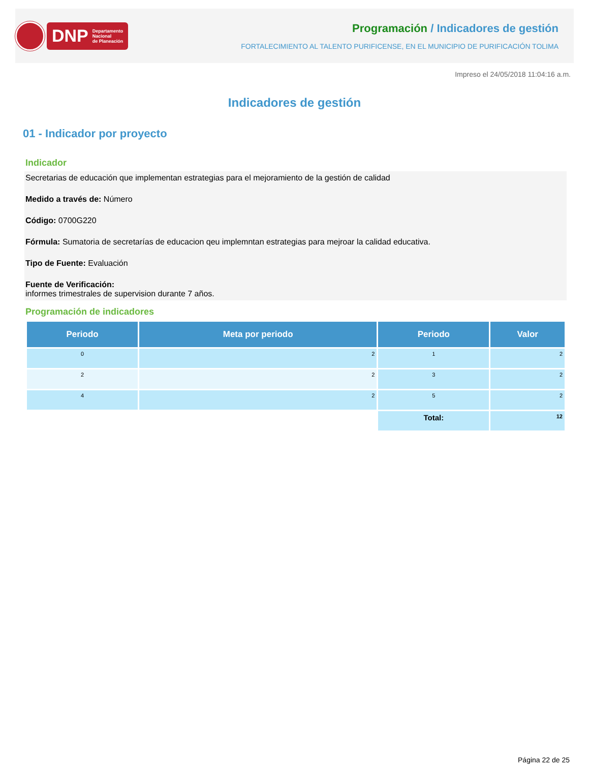DNP Departamento
Nacional
de Planeación
Programación / Indicadores de gestión
FORTALECIMIENTO AL TALENTO PURIFICENSE, EN EL MUNICIPIO DE PURIFICACIÓN TOLIMA
Impreso el 24/05/2018 11:04:16 a.m.
Indicadores de gestión
01 - Indicador por proyecto
Indicador
Secretarias de educación que implementan estrategias para el mejoramiento de la gestión de calidad
Medido a través de: Número
Código: 0700G220
Fórmula: Sumatoria de secretarías de educacion qeu implemntan estrategias para mejroar la calidad educativa.
Tipo de Fuente: Evaluación
Fuente de Verificación:
informes trimestrales de supervision durante 7 años.
Programación de indicadores
| Periodo | Meta por periodo | Periodo | Valor |
| --- | --- | --- | --- |
| 0 | 2 | 1 | 2 |
| 2 | 2 | 3 | 2 |
| 4 | 2 | 5 | 2 |
| | | Total: | 12 |
Página 22 de 25